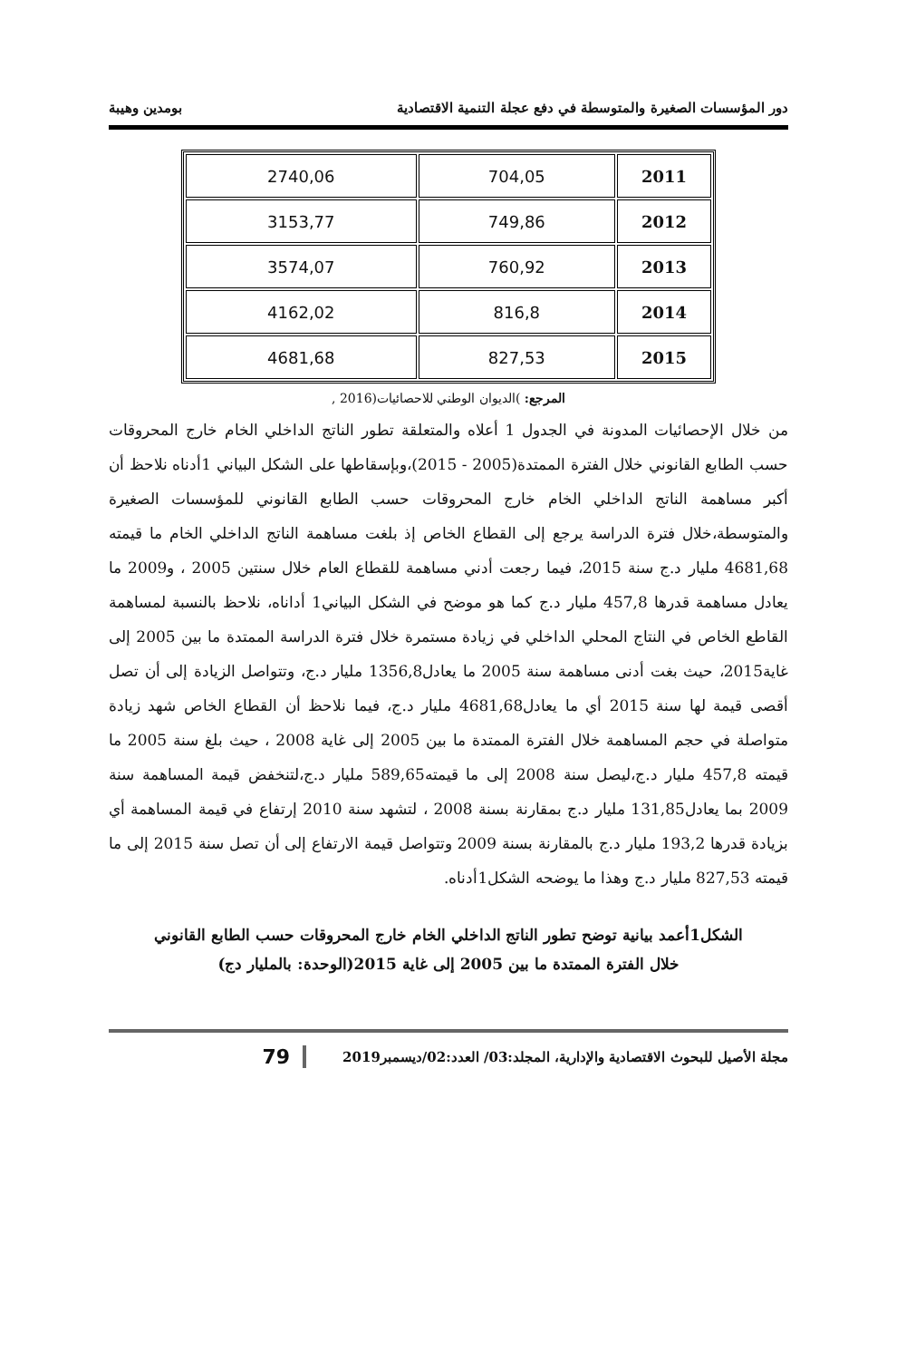دور المؤسسات الصغيرة والمتوسطة في دفع عجلة التنمية الاقتصادية بومدين وهيبة
| 2011 | 704,05 | 2740,06 |
| 2012 | 749,86 | 3153,77 |
| 2013 | 760,92 | 3574,07 |
| 2014 | 816,8 | 4162,02 |
| 2015 | 827,53 | 4681,68 |
المرجع: )الديوان الوطني للاحصائيات(2016 ,
من خلال الإحصائيات المدونة في الجدول 1 أعلاه والمتعلقة تطور الناتج الداخلي الخام خارج المحروقات حسب الطابع القانوني خلال الفترة الممتدة(2005 - 2015)،وبإسقاطها على الشكل البياني 1أدناه نلاحظ أن أكبر مساهمة الناتج الداخلي الخام خارج المحروقات حسب الطابع القانوني للمؤسسات الصغيرة والمتوسطة،خلال فترة الدراسة يرجع إلى القطاع الخاص إذ بلغت مساهمة الناتج الداخلي الخام ما قيمته 4681,68 مليار د.ج سنة 2015، فيما رجعت أدني مساهمة للقطاع العام خلال سنتين 2005 ، و2009 ما يعادل مساهمة قدرها 457,8 مليار د.ج كما هو موضح في الشكل البياني1 أداناه، نلاحظ بالنسبة لمساهمة القاطع الخاص في النتاج المحلي الداخلي في زيادة مستمرة خلال فترة الدراسة الممتدة ما بين 2005 إلى غاية2015، حيث بغت أدنى مساهمة سنة 2005 ما يعادل1356,8 مليار د.ج، وتتواصل الزيادة إلى أن تصل أقصى قيمة لها سنة 2015 أي ما يعادل4681,68 مليار د.ج، فيما نلاحظ أن القطاع الخاص شهد زيادة متواصلة في حجم المساهمة خلال الفترة الممتدة ما بين 2005 إلى غاية 2008 ، حيث بلغ سنة 2005 ما قيمته 457,8 مليار د.ج،ليصل سنة 2008 إلى ما قيمته589,65 مليار د.ج،لتنخفض قيمة المساهمة سنة 2009 بما يعادل131,85 مليار د.ج بمقارنة بسنة 2008 ، لتشهد سنة 2010 إرتفاع في قيمة المساهمة أي بزيادة قدرها 193,2 مليار د.ج بالمقارنة بسنة 2009 وتتواصل قيمة الارتفاع إلى أن تصل سنة 2015 إلى ما قيمته 827,53 مليار د.ج وهذا ما يوضحه الشكل1أدناه.
الشكل1أعمد بيانية توضح تطور الناتج الداخلي الخام خارج المحروقات حسب الطابع القانوني
خلال الفترة الممتدة ما بين 2005 إلى غاية 2015(الوحدة: بالمليار دج)
مجلة الأصيل للبحوث الاقتصادية والإدارية، المجلد:03/ العدد:02/ديسمبر2019 79